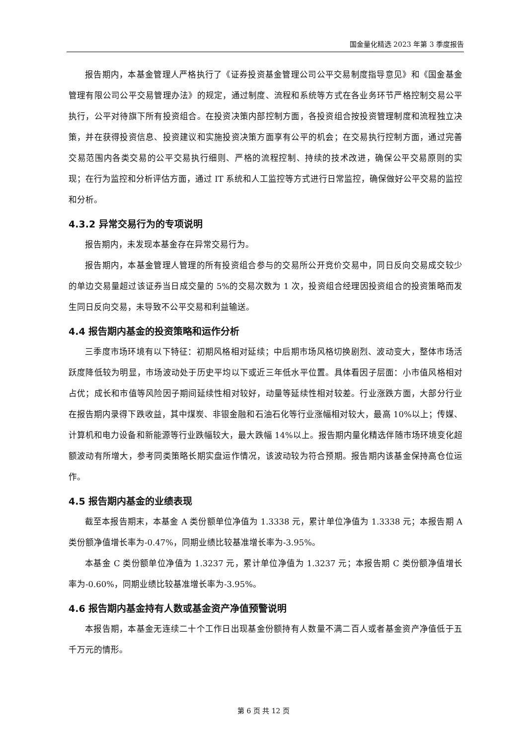国金量化精选 2023 年第 3 季度报告
报告期内，本基金管理人严格执行了《证券投资基金管理公司公平交易制度指导意见》和《国金基金管理有限公司公平交易管理办法》的规定，通过制度、流程和系统等方式在各业务环节严格控制交易公平执行，公平对待旗下所有投资组合。在投资决策内部控制方面，各投资组合按投资管理制度和流程独立决策，并在获得投资信息、投资建议和实施投资决策方面享有公平的机会；在交易执行控制方面，通过完善交易范围内各类交易的公平交易执行细则、严格的流程控制、持续的技术改进，确保公平交易原则的实现；在行为监控和分析评估方面，通过 IT 系统和人工监控等方式进行日常监控，确保做好公平交易的监控和分析。
4.3.2 异常交易行为的专项说明
报告期内，未发现本基金存在异常交易行为。
报告期内，本基金管理人管理的所有投资组合参与的交易所公开竞价交易中，同日反向交易成交较少的单边交易量超过该证券当日成交量的 5%的交易次数为 1 次，投资组合经理因投资组合的投资策略而发生同日反向交易，未导致不公平交易和利益输送。
4.4 报告期内基金的投资策略和运作分析
三季度市场环境有以下特征：初期风格相对延续；中后期市场风格切换剧烈、波动变大，整体市场活跃度降低较为明显，市场波动处于历史平均以下或近三年低水平位置。具体看因子层面：小市值风格相对占优；成长和市值等风险因子期间延续性相对较好，动量等延续性相对较差。行业涨跌方面，大部分行业在报告期内录得下跌收益，其中煤炭、非银金融和石油石化等行业涨幅相对较大，最高 10%以上；传媒、计算机和电力设备和新能源等行业跌幅较大，最大跌幅 14%以上。报告期内量化精选伴随市场环境变化超额波动有所增大，参考同类策略长期实盘运作情况，该波动较为符合预期。报告期内该基金保持高仓位运作。
4.5 报告期内基金的业绩表现
截至本报告期末，本基金 A 类份额单位净值为 1.3338 元，累计单位净值为 1.3338 元；本报告期 A 类份额净值增长率为-0.47%，同期业绩比较基准增长率为-3.95%。
本基金 C 类份额单位净值为 1.3237 元，累计单位净值为 1.3237 元；本报告期 C 类份额净值增长率为-0.60%，同期业绩比较基准增长率为-3.95%。
4.6 报告期内基金持有人数或基金资产净值预警说明
本报告期，本基金无连续二十个工作日出现基金份额持有人数量不满二百人或者基金资产净值低于五千万元的情形。
第 6 页 共 12 页